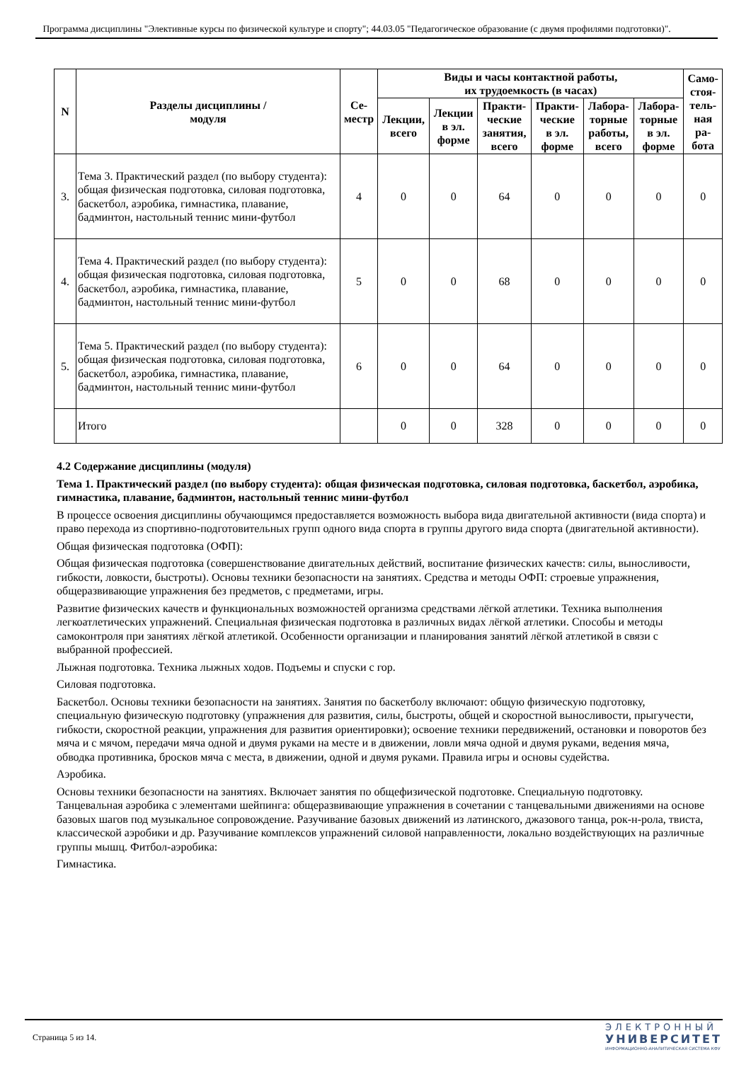Программа дисциплины "Элективные курсы по физической культуре и спорту"; 44.03.05 "Педагогическое образование (с двумя профилями подготовки)".
| N | Разделы дисциплины / модуля | Се- местр | Виды и часы контактной работы, их трудоемкость (в часах) | | | | | | Само- стоя- тель- ная ра- бота |
| --- | --- | --- | --- | --- | --- | --- | --- | --- | --- |
| | | | Лекции, всего | Лекции в эл. форме | Практи- ческие занятия, всего | Практи- ческие в эл. форме | Лабора- торные работы, всего | Лабора- торные в эл. форме | |
| 3. | Тема 3. Практический раздел (по выбору студента): общая физическая подготовка, силовая подготовка, баскетбол, аэробика, гимнастика, плавание, бадминтон, настольный теннис мини-футбол | 4 | 0 | 0 | 64 | 0 | 0 | 0 | 0 |
| 4. | Тема 4. Практический раздел (по выбору студента): общая физическая подготовка, силовая подготовка, баскетбол, аэробика, гимнастика, плавание, бадминтон, настольный теннис мини-футбол | 5 | 0 | 0 | 68 | 0 | 0 | 0 | 0 |
| 5. | Тема 5. Практический раздел (по выбору студента): общая физическая подготовка, силовая подготовка, баскетбол, аэробика, гимнастика, плавание, бадминтон, настольный теннис мини-футбол | 6 | 0 | 0 | 64 | 0 | 0 | 0 | 0 |
| | Итого | | 0 | 0 | 328 | 0 | 0 | 0 | 0 |
4.2 Содержание дисциплины (модуля)
Тема 1. Практический раздел (по выбору студента): общая физическая подготовка, силовая подготовка, баскетбол, аэробика, гимнастика, плавание, бадминтон, настольный теннис мини-футбол
В процессе освоения дисциплины обучающимся предоставляется возможность выбора вида двигательной активности (вида спорта) и право перехода из спортивно-подготовительных групп одного вида спорта в группы другого вида спорта (двигательной активности).
Общая физическая подготовка (ОФП):
Общая физическая подготовка (совершенствование двигательных действий, воспитание физических качеств: силы, выносливости, гибкости, ловкости, быстроты). Основы техники безопасности на занятиях. Средства и методы ОФП: строевые упражнения, общеразвивающие упражнения без предметов, с предметами, игры.
Развитие физических качеств и функциональных возможностей организма средствами лёгкой атлетики. Техника выполнения легкоатлетических упражнений. Специальная физическая подготовка в различных видах лёгкой атлетики. Способы и методы самоконтроля при занятиях лёгкой атлетикой. Особенности организации и планирования занятий лёгкой атлетикой в связи с выбранной профессией.
Лыжная подготовка. Техника лыжных ходов. Подъемы и спуски с гор.
Силовая подготовка.
Баскетбол. Основы техники безопасности на занятиях. Занятия по баскетболу включают: общую физическую подготовку, специальную физическую подготовку (упражнения для развития, силы, быстроты, общей и скоростной выносливости, прыгучести, гибкости, скоростной реакции, упражнения для развития ориентировки); освоение техники передвижений, остановки и поворотов без мяча и с мячом, передачи мяча одной и двумя руками на месте и в движении, ловли мяча одной и двумя руками, ведения мяча, обводка противника, бросков мяча с места, в движении, одной и двумя руками. Правила игры и основы судейства.
Аэробика.
Основы техники безопасности на занятиях. Включает занятия по общефизической подготовке. Специальную подготовку. Танцевальная аэробика с элементами шейпинга: общеразвивающие упражнения в сочетании с танцевальными движениями на основе базовых шагов под музыкальное сопровождение. Разучивание базовых движений из латинского, джазового танца, рок-н-рола, твиста, классической аэробики и др. Разучивание комплексов упражнений силовой направленности, локально воздействующих на различные группы мышц. Фитбол-аэробика:
Гимнастика.
Страница 5 из 14.
ЭЛЕКТРОННЫЙ
УНИВЕРСИТЕТ
ИНФОРМАЦИОННО-АНАЛИТИЧЕСКАЯ СИСТЕМА КФУ